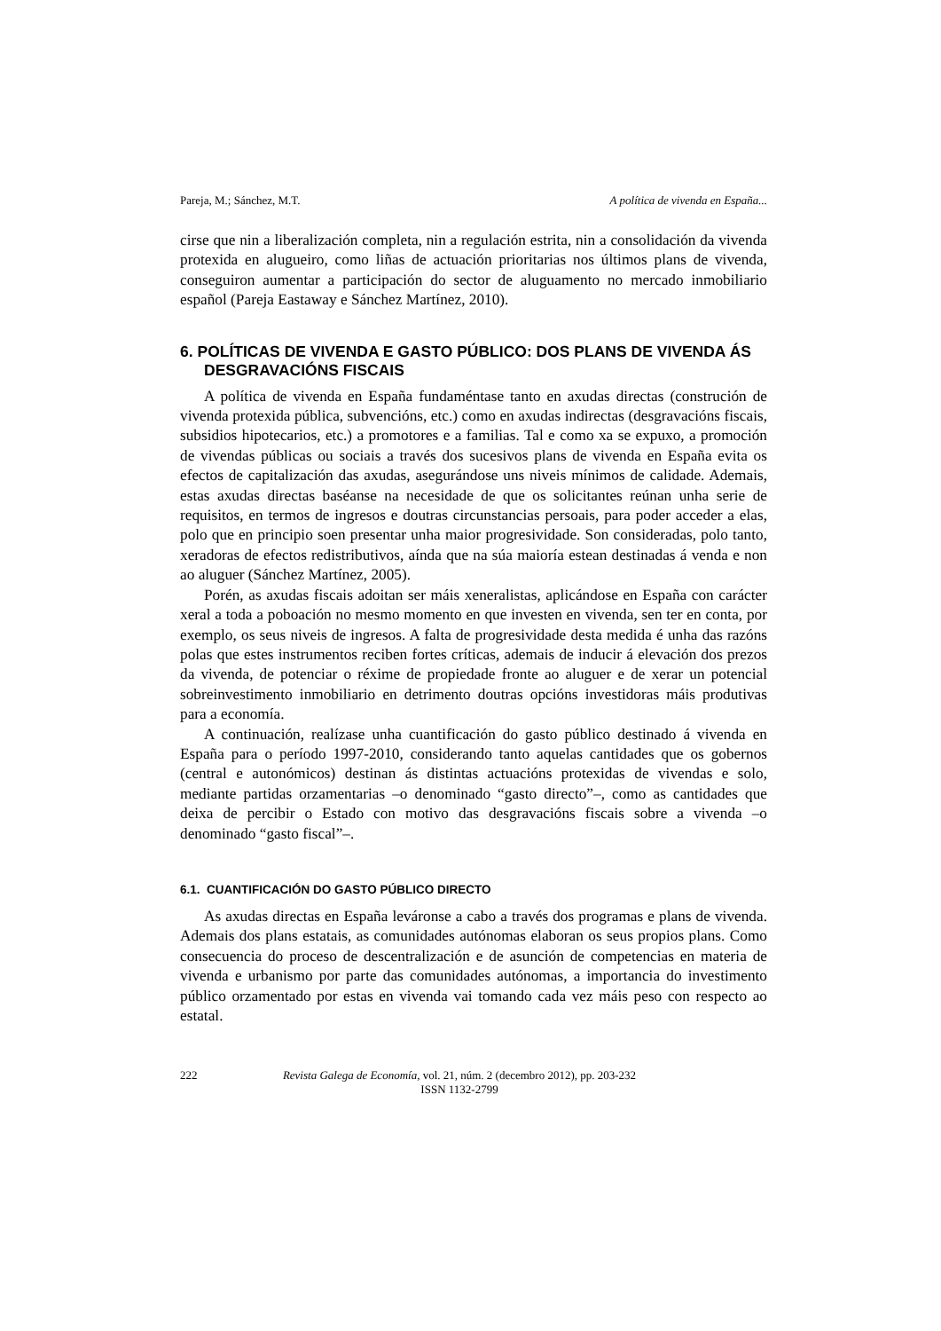Pareja, M.; Sánchez, M.T. A política de vivenda en España...
cirse que nin a liberalización completa, nin a regulación estrita, nin a consolidación da vivenda protexida en alugueiro, como liñas de actuación prioritarias nos últimos plans de vivenda, conseguiron aumentar a participación do sector de aluguamento no mercado inmobiliario español (Pareja Eastaway e Sánchez Martínez, 2010).
6. POLÍTICAS DE VIVENDA E GASTO PÚBLICO: DOS PLANS DE VIVENDA ÁS DESGRAVACIÓNS FISCAIS
A política de vivenda en España fundaméntase tanto en axudas directas (construción de vivenda protexida pública, subvencións, etc.) como en axudas indirectas (desgravacións fiscais, subsidios hipotecarios, etc.) a promotores e a familias. Tal e como xa se expuxo, a promoción de vivendas públicas ou sociais a través dos sucesivos plans de vivenda en España evita os efectos de capitalización das axudas, asegurándose uns niveis mínimos de calidade. Ademais, estas axudas directas baséanse na necesidade de que os solicitantes reúnan unha serie de requisitos, en termos de ingresos e doutras circunstancias persoais, para poder acceder a elas, polo que en principio soen presentar unha maior progresividade. Son consideradas, polo tanto, xeradoras de efectos redistributivos, aínda que na súa maioría estean destinadas á venda e non ao aluguer (Sánchez Martínez, 2005).
Porén, as axudas fiscais adoitan ser máis xeneralistas, aplicándose en España con carácter xeral a toda a poboación no mesmo momento en que investen en vivenda, sen ter en conta, por exemplo, os seus niveis de ingresos. A falta de progresividade desta medida é unha das razóns polas que estes instrumentos reciben fortes críticas, ademais de inducir á elevación dos prezos da vivenda, de potenciar o réxime de propiedade fronte ao aluguer e de xerar un potencial sobreinvestimento inmobiliario en detrimento doutras opcións investidoras máis produtivas para a economía.
A continuación, realízase unha cuantificación do gasto público destinado á vivenda en España para o período 1997-2010, considerando tanto aquelas cantidades que os gobernos (central e autonómicos) destinan ás distintas actuacións protexidas de vivendas e solo, mediante partidas orzamentarias –o denominado “gasto directo”–, como as cantidades que deixa de percibir o Estado con motivo das desgravacións fiscais sobre a vivenda –o denominado “gasto fiscal”–.
6.1. CUANTIFICACIÓN DO GASTO PÚBLICO DIRECTO
As axudas directas en España leváronse a cabo a través dos programas e plans de vivenda. Ademais dos plans estatais, as comunidades autónomas elaboran os seus propios plans. Como consecuencia do proceso de descentralización e de asunción de competencias en materia de vivenda e urbanismo por parte das comunidades autónomas, a importancia do investimento público orzamentado por estas en vivenda vai tomando cada vez máis peso con respecto ao estatal.
222 Revista Galega de Economía, vol. 21, núm. 2 (decembro 2012), pp. 203-232
ISSN 1132-2799